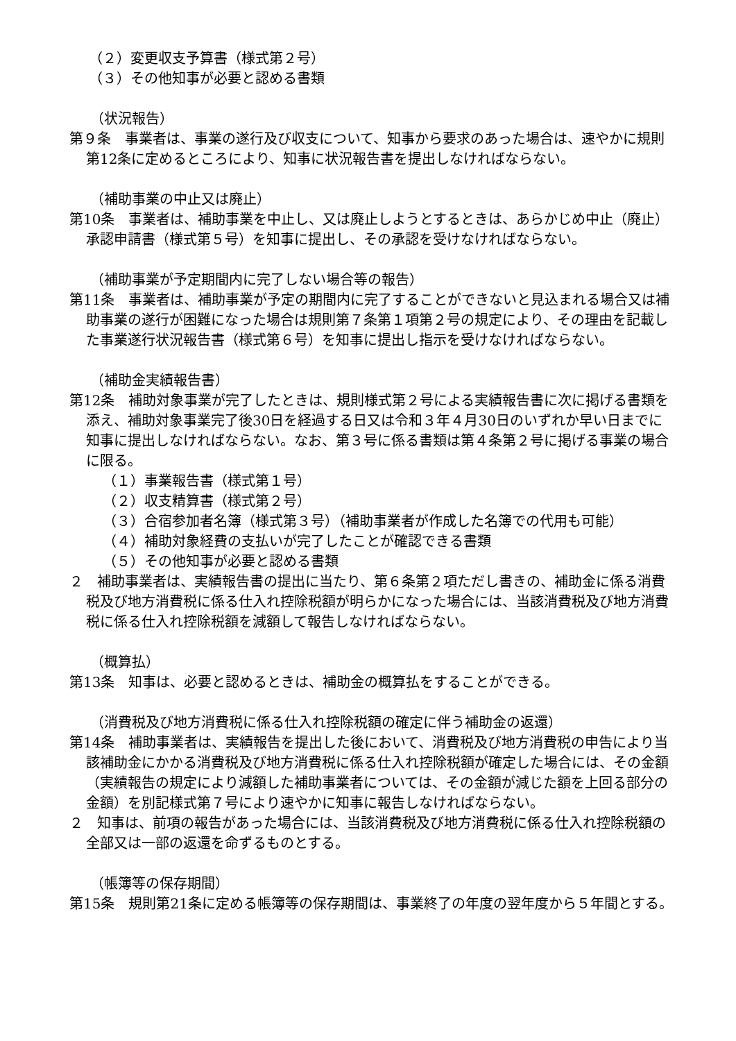（２）変更収支予算書（様式第２号）
（３）その他知事が必要と認める書類
（状況報告）
第９条　事業者は、事業の遂行及び収支について、知事から要求のあった場合は、速やかに規則第12条に定めるところにより、知事に状況報告書を提出しなければならない。
（補助事業の中止又は廃止）
第10条　事業者は、補助事業を中止し、又は廃止しようとするときは、あらかじめ中止（廃止）承認申請書（様式第５号）を知事に提出し、その承認を受けなければならない。
（補助事業が予定期間内に完了しない場合等の報告）
第11条　事業者は、補助事業が予定の期間内に完了することができないと見込まれる場合又は補助事業の遂行が困難になった場合は規則第７条第１項第２号の規定により、その理由を記載した事業遂行状況報告書（様式第６号）を知事に提出し指示を受けなければならない。
（補助金実績報告書）
第12条　補助対象事業が完了したときは、規則様式第２号による実績報告書に次に掲げる書類を添え、補助対象事業完了後30日を経過する日又は令和３年４月30日のいずれか早い日までに知事に提出しなければならない。なお、第３号に係る書類は第４条第２号に掲げる事業の場合に限る。
（１）事業報告書（様式第１号）
（２）収支精算書（様式第２号）
（３）合宿参加者名簿（様式第３号）（補助事業者が作成した名簿での代用も可能）
（４）補助対象経費の支払いが完了したことが確認できる書類
（５）その他知事が必要と認める書類
２　補助事業者は、実績報告書の提出に当たり、第６条第２項ただし書きの、補助金に係る消費税及び地方消費税に係る仕入れ控除税額が明らかになった場合には、当該消費税及び地方消費税に係る仕入れ控除税額を減額して報告しなければならない。
（概算払）
第13条　知事は、必要と認めるときは、補助金の概算払をすることができる。
（消費税及び地方消費税に係る仕入れ控除税額の確定に伴う補助金の返還）
第14条　補助事業者は、実績報告を提出した後において、消費税及び地方消費税の申告により当該補助金にかかる消費税及び地方消費税に係る仕入れ控除税額が確定した場合には、その金額（実績報告の規定により減額した補助事業者については、その金額が減じた額を上回る部分の金額）を別記様式第７号により速やかに知事に報告しなければならない。
２　知事は、前項の報告があった場合には、当該消費税及び地方消費税に係る仕入れ控除税額の全部又は一部の返還を命ずるものとする。
（帳簿等の保存期間）
第15条　規則第21条に定める帳簿等の保存期間は、事業終了の年度の翌年度から５年間とする。